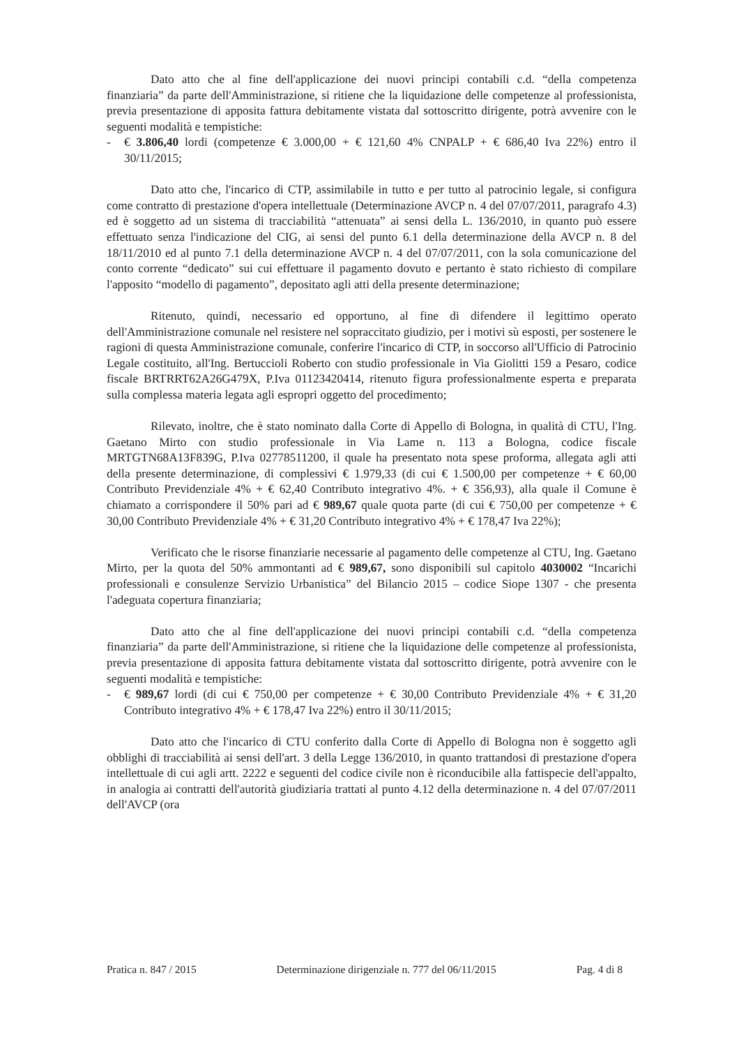Dato atto che al fine dell'applicazione dei nuovi principi contabili c.d. “della competenza finanziaria” da parte dell'Amministrazione, si ritiene che la liquidazione delle competenze al professionista, previa presentazione di apposita fattura debitamente vistata dal sottoscritto dirigente, potrà avvenire con le seguenti modalità e tempistiche:
- € 3.806,40 lordi (competenze € 3.000,00 + € 121,60 4% CNPALP + € 686,40 Iva 22%) entro il 30/11/2015;
Dato atto che, l'incarico di CTP, assimilabile in tutto e per tutto al patrocinio legale, si configura come contratto di prestazione d'opera intellettuale (Determinazione AVCP n. 4 del 07/07/2011, paragrafo 4.3) ed è soggetto ad un sistema di tracciabilità “attenuata” ai sensi della L. 136/2010, in quanto può essere effettuato senza l'indicazione del CIG, ai sensi del punto 6.1 della determinazione della AVCP n. 8 del 18/11/2010 ed al punto 7.1 della determinazione AVCP n. 4 del 07/07/2011, con la sola comunicazione del conto corrente “dedicato” sui cui effettuare il pagamento dovuto e pertanto è stato richiesto di compilare l'apposito “modello di pagamento”, depositato agli atti della presente determinazione;
Ritenuto, quindi, necessario ed opportuno, al fine di difendere il legittimo operato dell'Amministrazione comunale nel resistere nel sopraccitato giudizio, per i motivi sù esposti, per sostenere le ragioni di questa Amministrazione comunale, conferire l'incarico di CTP, in soccorso all'Ufficio di Patrocinio Legale costituito, all'Ing. Bertuccioli Roberto con studio professionale in Via Giolitti 159 a Pesaro, codice fiscale BRTRRT62A26G479X, P.Iva 01123420414, ritenuto figura professionalmente esperta e preparata sulla complessa materia legata agli espropri oggetto del procedimento;
Rilevato, inoltre, che è stato nominato dalla Corte di Appello di Bologna, in qualità di CTU, l'Ing. Gaetano Mirto con studio professionale in Via Lame n. 113 a Bologna, codice fiscale MRTGTN68A13F839G, P.Iva 02778511200, il quale ha presentato nota spese proforma, allegata agli atti della presente determinazione, di complessivi € 1.979,33 (di cui € 1.500,00 per competenze + € 60,00 Contributo Previdenziale 4% + € 62,40 Contributo integrativo 4%. + € 356,93), alla quale il Comune è chiamato a corrispondere il 50% pari ad € 989,67 quale quota parte (di cui € 750,00 per competenze + € 30,00 Contributo Previdenziale 4% + € 31,20 Contributo integrativo 4% + € 178,47 Iva 22%);
Verificato che le risorse finanziarie necessarie al pagamento delle competenze al CTU, Ing. Gaetano Mirto, per la quota del 50% ammontanti ad € 989,67, sono disponibili sul capitolo 4030002 “Incarichi professionali e consulenze Servizio Urbanistica” del Bilancio 2015 – codice Siope 1307 - che presenta l'adeguata copertura finanziaria;
Dato atto che al fine dell'applicazione dei nuovi principi contabili c.d. “della competenza finanziaria” da parte dell'Amministrazione, si ritiene che la liquidazione delle competenze al professionista, previa presentazione di apposita fattura debitamente vistata dal sottoscritto dirigente, potrà avvenire con le seguenti modalità e tempistiche:
- € 989,67 lordi (di cui € 750,00 per competenze + € 30,00 Contributo Previdenziale 4% + € 31,20 Contributo integrativo 4% + € 178,47 Iva 22%) entro il 30/11/2015;
Dato atto che l'incarico di CTU conferito dalla Corte di Appello di Bologna non è soggetto agli obblighi di tracciabilità ai sensi dell'art. 3 della Legge 136/2010, in quanto trattandosi di prestazione d'opera intellettuale di cui agli artt. 2222 e seguenti del codice civile non è riconducibile alla fattispecie dell'appalto, in analogia ai contratti dell'autorità giudiziaria trattati al punto 4.12 della determinazione n. 4 del 07/07/2011 dell'AVCP (ora
Pratica n. 847 / 2015 Determinazione dirigenziale n. 777 del 06/11/2015 Pag. 4 di 8